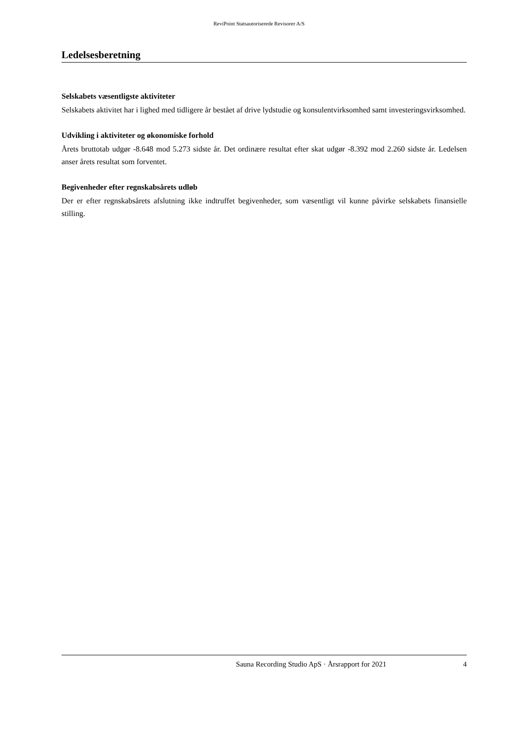ReviPoint Statsautoriserede Revisorer A/S
Ledelsesberetning
Selskabets væsentligste aktiviteter
Selskabets aktivitet har i lighed med tidligere år bestået af drive lydstudie og konsulentvirksomhed samt investeringsvirksomhed.
Udvikling i aktiviteter og økonomiske forhold
Årets bruttotab udgør -8.648 mod 5.273 sidste år. Det ordinære resultat efter skat udgør -8.392 mod 2.260 sidste år. Ledelsen anser årets resultat som forventet.
Begivenheder efter regnskabsårets udløb
Der er efter regnskabsårets afslutning ikke indtruffet begivenheder, som væsentligt vil kunne påvirke selskabets finansielle stilling.
Sauna Recording Studio ApS · Årsrapport for 2021 4